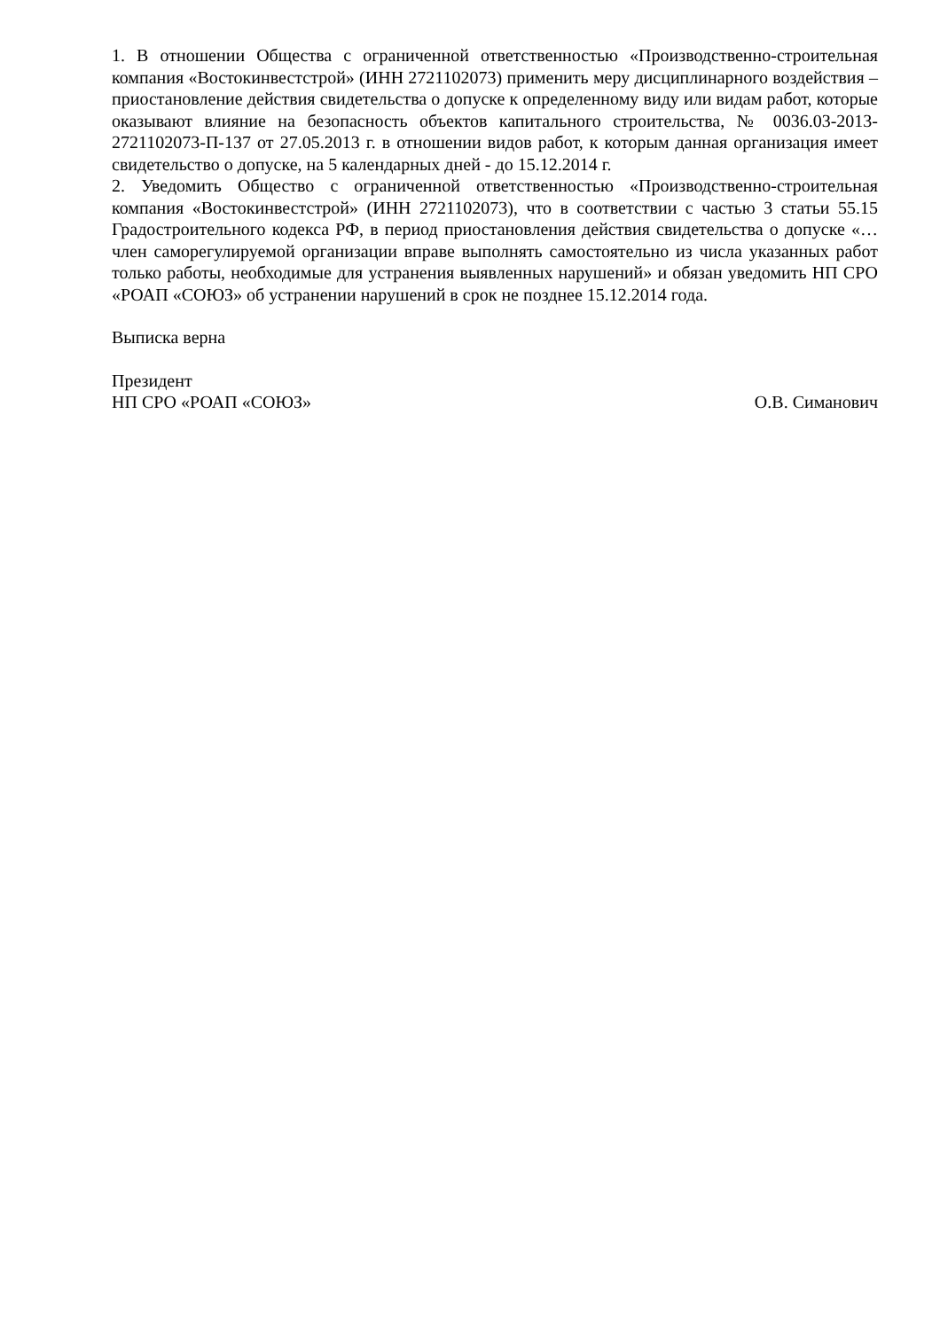1. В отношении Общества с ограниченной ответственностью «Производственно-строительная компания «Востокинвестстрой» (ИНН 2721102073) применить меру дисциплинарного воздействия – приостановление действия свидетельства о допуске к определенному виду или видам работ, которые оказывают влияние на безопасность объектов капитального строительства, № 0036.03-2013-2721102073-П-137 от 27.05.2013 г. в отношении видов работ, к которым данная организация имеет свидетельство о допуске, на 5 календарных дней - до 15.12.2014 г.
2. Уведомить Общество с ограниченной ответственностью «Производственно-строительная компания «Востокинвестстрой» (ИНН 2721102073), что в соответствии с частью 3 статьи 55.15 Градостроительного кодекса РФ, в период приостановления действия свидетельства о допуске «… член саморегулируемой организации вправе выполнять самостоятельно из числа указанных работ только работы, необходимые для устранения выявленных нарушений» и обязан уведомить НП СРО «РОАП «СОЮЗ» об устранении нарушений в срок не позднее 15.12.2014 года.
Выписка верна
Президент
НП СРО «РОАП «СОЮЗ» О.В. Симанович